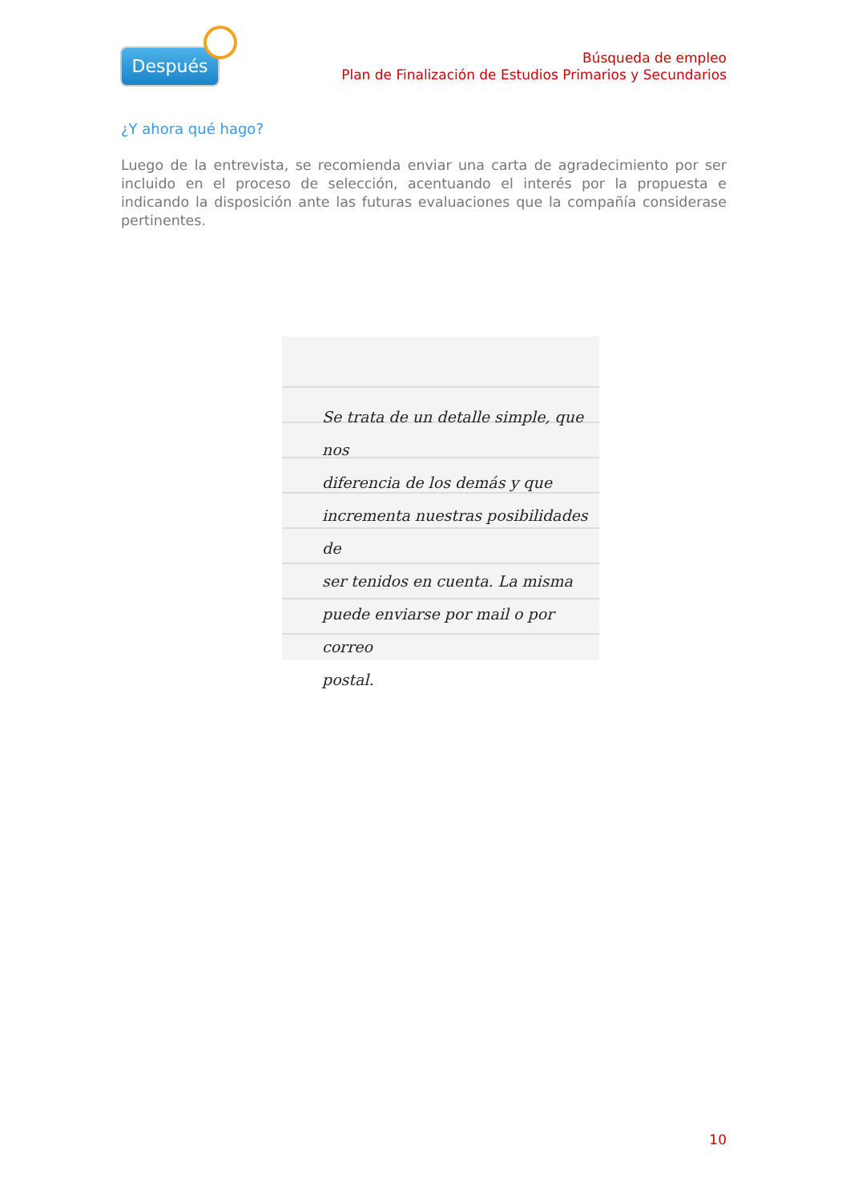Después
Búsqueda de empleo
Plan de Finalización de Estudios Primarios y Secundarios
¿Y ahora qué hago?
Luego de la entrevista, se recomienda enviar una carta de agradecimiento por ser incluido en el proceso de selección, acentuando el interés por la propuesta e indicando la disposición ante las futuras evaluaciones que la compañía considerase pertinentes.
Se trata de un detalle simple, que nos
diferencia de los demás y que
incrementa nuestras posibilidades de
ser tenidos en cuenta. La misma
puede enviarse por mail o por correo
postal.
10